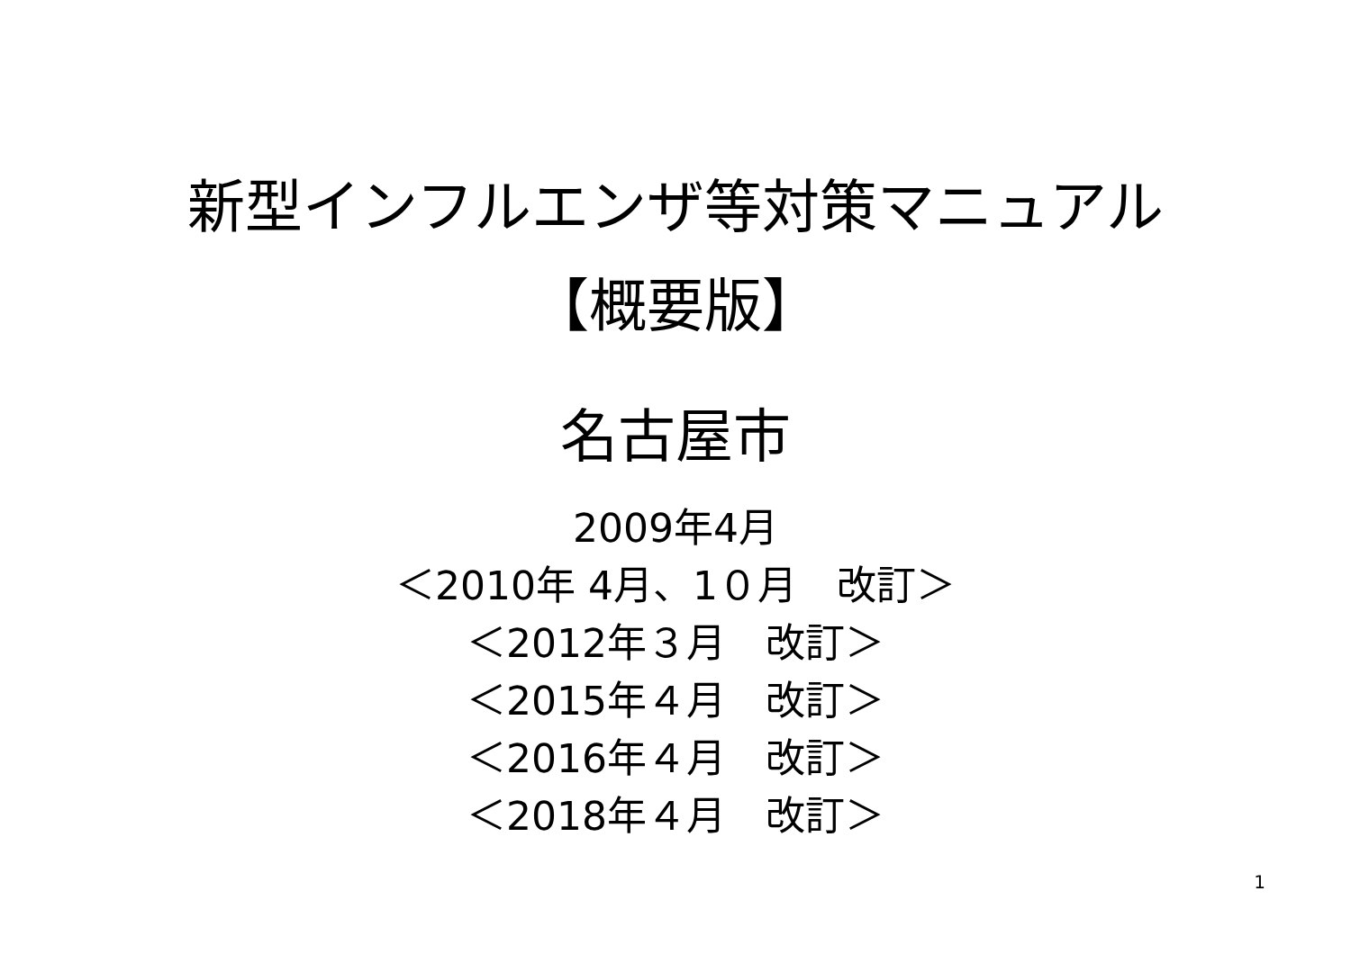新型インフルエンザ等対策マニュアル
【概要版】
名古屋市
2009年4月
＜2010年 4月、1０月　改訂＞
＜2012年３月　改訂＞
＜2015年４月　改訂＞
＜2016年４月　改訂＞
＜2018年４月　改訂＞
1